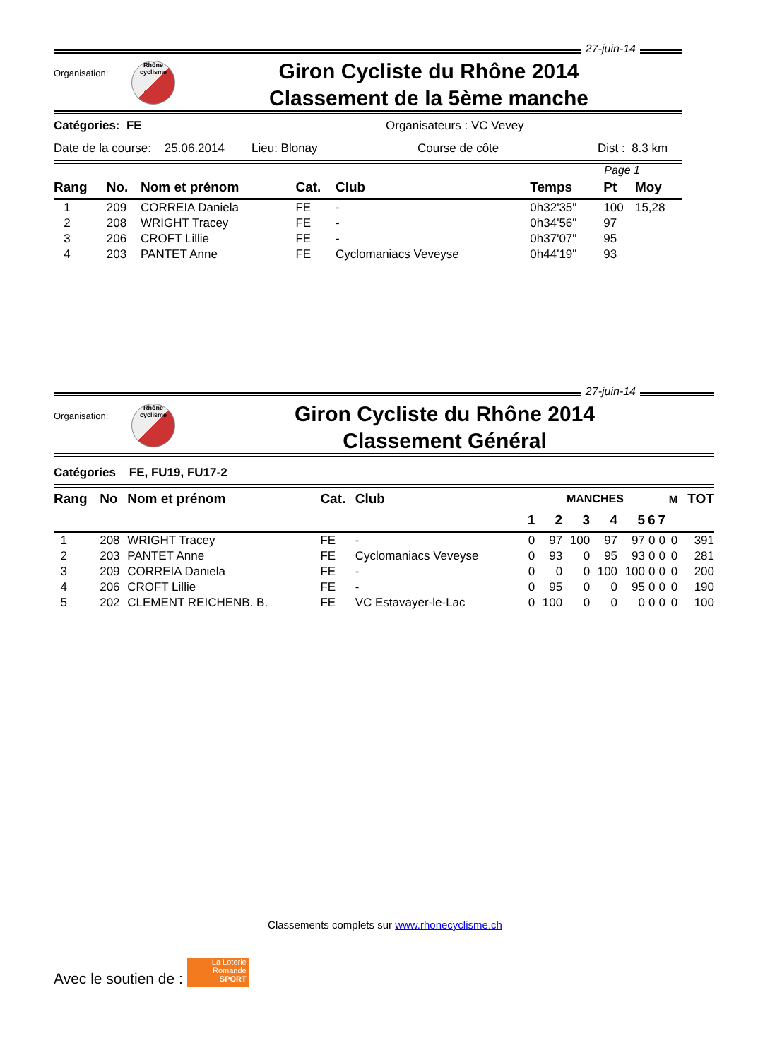27-juin-14
Organisation:
Rhône cyclisme
Giron Cycliste du Rhône 2014
Classement de la 5ème manche
Catégories: FE Organisateurs : VC Vevey
Date de la course: 25.06.2014 Lieu: Blonay Course de côte Dist : 8.3 km
Page 1
| Rang | No. | Nom et prénom | Cat. | Club | Temps | Pt | Moy |
| --- | --- | --- | --- | --- | --- | --- | --- |
| 1 | 209 | CORREIA Daniela | FE | - | 0h32'35" | 100 | 15,28 |
| 2 | 208 | WRIGHT Tracey | FE | - | 0h34'56" | 97 | |
| 3 | 206 | CROFT Lillie | FE | - | 0h37'07" | 95 | |
| 4 | 203 | PANTET Anne | FE | Cyclomaniacs Veveyse | 0h44'19" | 93 | |
27-juin-14
Organisation:
Rhône cyclisme
Giron Cycliste du Rhône 2014
Classement Général
Catégories FE, FU19, FU17-2
| Rang | No | Nom et prénom | Cat. | Club | MANCHES | | | | | | | M | TOT |
| --- | --- | --- | --- | --- | --- | --- | --- | --- | --- | --- | --- | --- | --- |
| | | | | | 1 | 2 | 3 | 4 | 5 | 6 | 7 | | |
| 1 | 208 | WRIGHT Tracey | FE | - | 0 | 97 | 100 | 97 | 97 | 0 | 0 | 0 | 391 |
| 2 | 203 | PANTET Anne | FE | Cyclomaniacs Veveyse | 0 | 93 | 0 | 95 | 93 | 0 | 0 | 0 | 281 |
| 3 | 209 | CORREIA Daniela | FE | - | 0 | 0 | 0 | 100 | 100 | 0 | 0 | 0 | 200 |
| 4 | 206 | CROFT Lillie | FE | - | 0 | 95 | 0 | 0 | 95 | 0 | 0 | 0 | 190 |
| 5 | 202 | CLEMENT REICHENB. B. | FE | VC Estavayer-le-Lac | 0 | 100 | 0 | 0 | 0 | 0 | 0 | 0 | 100 |
Classements complets sur www.rhonecyclisme.ch
Avec le soutien de :
La Loterie Romande
SPORT